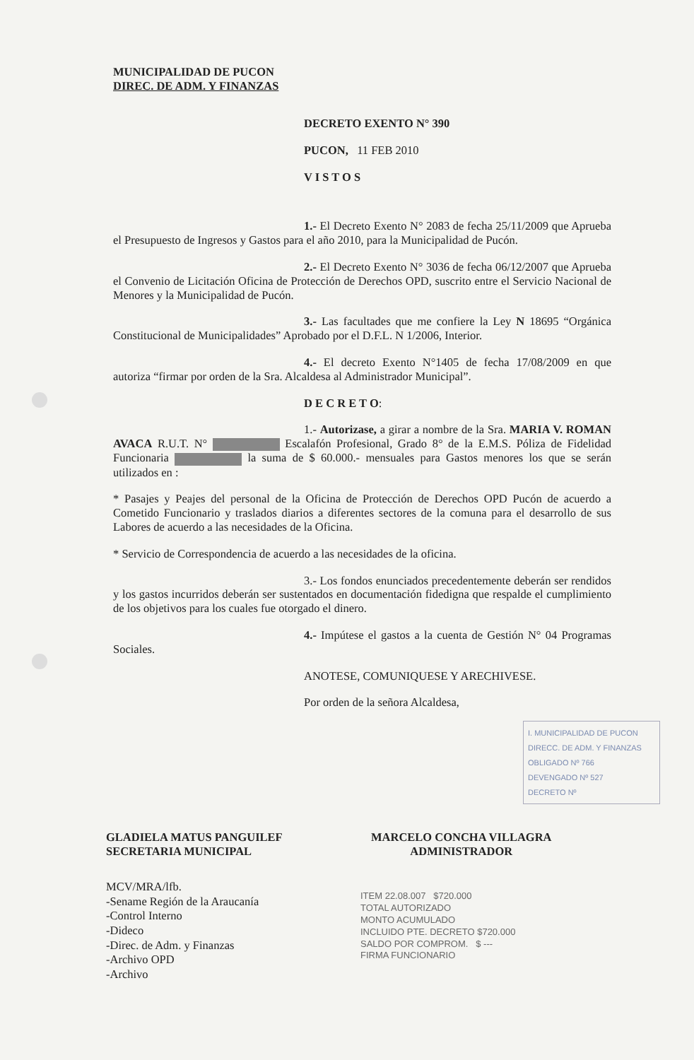MUNICIPALIDAD DE PUCON
DIREC. DE ADM. Y FINANZAS
DECRETO EXENTO N° 390
PUCON, 11 FEB 2010
V I S T O S
1.- El Decreto Exento N° 2083 de fecha 25/11/2009 que Aprueba el Presupuesto de Ingresos y Gastos para el año 2010, para la Municipalidad de Pucón.
2.- El Decreto Exento N° 3036 de fecha 06/12/2007 que Aprueba el Convenio de Licitación Oficina de Protección de Derechos OPD, suscrito entre el Servicio Nacional de Menores y la Municipalidad de Pucón.
3.- Las facultades que me confiere la Ley N 18695 “Orgánica Constitucional de Municipalidades” Aprobado por el D.F.L. N 1/2006, Interior.
4.- El decreto Exento N°1405 de fecha 17/08/2009 en que autoriza “firmar por orden de la Sra. Alcaldesa al Administrador Municipal”.
D E C R E T O:
1.- Autorizase, a girar a nombre de la Sra. MARIA V. ROMAN AVACA R.U.T. N° Escalafón Profesional, Grado 8° de la E.M.S. Póliza de Fidelidad Funcionaria la suma de $ 60.000.- mensuales para Gastos menores los que se serán utilizados en :
* Pasajes y Peajes del personal de la Oficina de Protección de Derechos OPD Pucón de acuerdo a Cometido Funcionario y traslados diarios a diferentes sectores de la comuna para el desarrollo de sus Labores de acuerdo a las necesidades de la Oficina.
* Servicio de Correspondencia de acuerdo a las necesidades de la oficina.
3.- Los fondos enunciados precedentemente deberán ser rendidos y los gastos incurridos deberán ser sustentados en documentación fidedigna que respalde el cumplimiento de los objetivos para los cuales fue otorgado el dinero.
4.- Impútese el gastos a la cuenta de Gestión N° 04 Programas Sociales.
ANOTESE, COMUNIQUESE Y ARECHIVESE.
Por orden de la señora Alcaldesa,
I. MUNICIPALIDAD DE PUCON
DIRECC. DE ADM. Y FINANZAS
OBLIGADO Nº 766
DEVENGADO Nº 527
DECRETO Nº
GLADIELA MATUS PANGUILEF
SECRETARIA MUNICIPAL
MARCELO CONCHA VILLAGRA
ADMINISTRADOR
MCV/MRA/lfb.
-Sename Región de la Araucanía
-Control Interno
-Dideco
-Direc. de Adm. y Finanzas
-Archivo OPD
-Archivo
ITEM 22.08.007 $720.000
TOTAL AUTORIZADO
MONTO ACUMULADO
INCLUIDO PTE. DECRETO $720.000
SALDO POR COMPROM. $ ---
FIRMA FUNCIONARIO